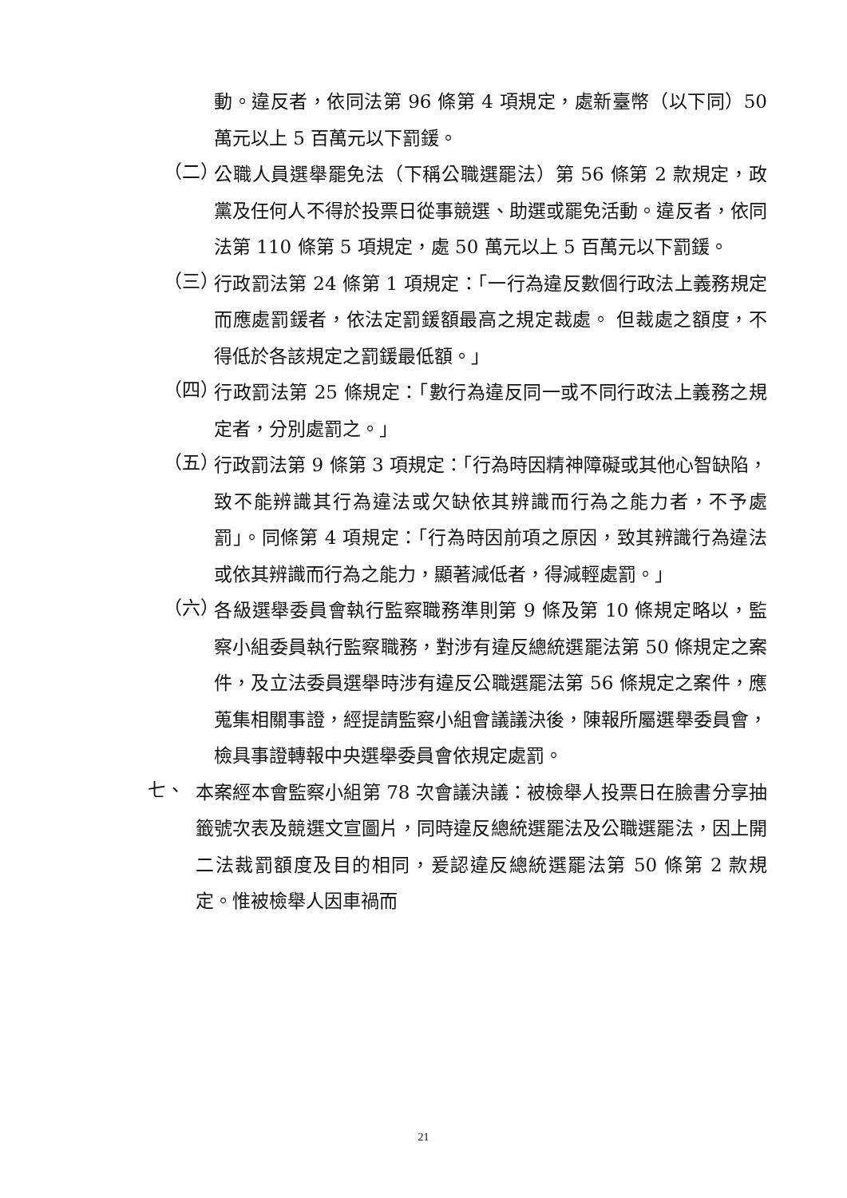動。違反者，依同法第 96 條第 4 項規定，處新臺幣（以下同）50 萬元以上 5 百萬元以下罰鍰。
（二）
公職人員選舉罷免法（下稱公職選罷法）第 56 條第 2 款規定，政黨及任何人不得於投票日從事競選、助選或罷免活動。違反者，依同法第 110 條第 5 項規定，處 50 萬元以上 5 百萬元以下罰鍰。
（三）
行政罰法第 24 條第 1 項規定：「一行為違反數個行政法上義務規定而應處罰鍰者，依法定罰鍰額最高之規定裁處。 但裁處之額度，不得低於各該規定之罰鍰最低額。」
（四）
行政罰法第 25 條規定：「數行為違反同一或不同行政法上義務之規定者，分別處罰之。」
（五）
行政罰法第 9 條第 3 項規定：「行為時因精神障礙或其他心智缺陷，致不能辨識其行為違法或欠缺依其辨識而行為之能力者，不予處罰」。同條第 4 項規定：「行為時因前項之原因，致其辨識行為違法或依其辨識而行為之能力，顯著減低者，得減輕處罰。」
（六）
各級選舉委員會執行監察職務準則第 9 條及第 10 條規定略以，監察小組委員執行監察職務，對涉有違反總統選罷法第 50 條規定之案件，及立法委員選舉時涉有違反公職選罷法第 56 條規定之案件，應蒐集相關事證，經提請監察小組會議議決後，陳報所屬選舉委員會，檢具事證轉報中央選舉委員會依規定處罰。
七、
本案經本會監察小組第 78 次會議決議：被檢舉人投票日在臉書分享抽籤號次表及競選文宣圖片，同時違反總統選罷法及公職選罷法，因上開二法裁罰額度及目的相同，爰認違反總統選罷法第 50 條第 2 款規定。惟被檢舉人因車禍而
21